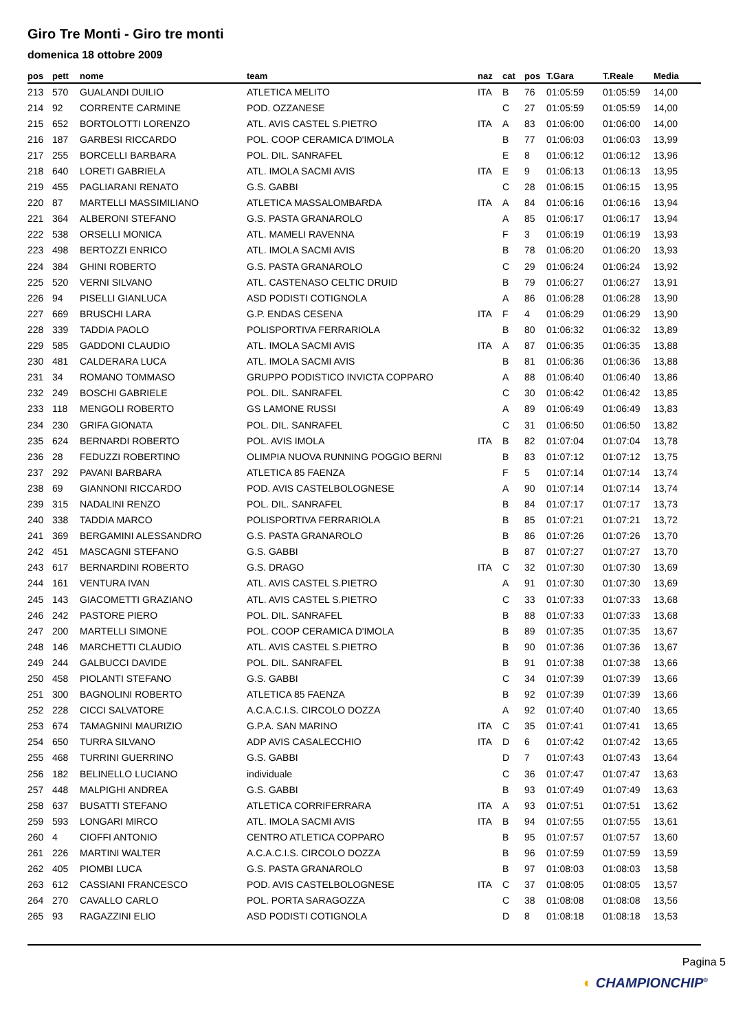Giro Tre Monti - Giro tre monti
domenica 18 ottobre 2009
| pos | pett | nome | team | naz | cat | pos | T.Gara | T.Reale | Media |
| --- | --- | --- | --- | --- | --- | --- | --- | --- | --- |
| 213 | 570 | GUALANDI DUILIO | ATLETICA MELITO | ITA | B | 76 | 01:05:59 | 01:05:59 | 14,00 |
| 214 | 92 | CORRENTE CARMINE | POD. OZZANESE | | C | 27 | 01:05:59 | 01:05:59 | 14,00 |
| 215 | 652 | BORTOLOTTI LORENZO | ATL. AVIS CASTEL S.PIETRO | ITA | A | 83 | 01:06:00 | 01:06:00 | 14,00 |
| 216 | 187 | GARBESI RICCARDO | POL. COOP CERAMICA D'IMOLA | | B | 77 | 01:06:03 | 01:06:03 | 13,99 |
| 217 | 255 | BORCELLI BARBARA | POL. DIL. SANRAFEL | | E | 8 | 01:06:12 | 01:06:12 | 13,96 |
| 218 | 640 | LORETI GABRIELA | ATL. IMOLA SACMI AVIS | ITA | E | 9 | 01:06:13 | 01:06:13 | 13,95 |
| 219 | 455 | PAGLIARANI RENATO | G.S. GABBI | | C | 28 | 01:06:15 | 01:06:15 | 13,95 |
| 220 | 87 | MARTELLI MASSIMILIANO | ATLETICA MASSALOMBARDA | ITA | A | 84 | 01:06:16 | 01:06:16 | 13,94 |
| 221 | 364 | ALBERONI STEFANO | G.S. PASTA GRANAROLO | | A | 85 | 01:06:17 | 01:06:17 | 13,94 |
| 222 | 538 | ORSELLI MONICA | ATL. MAMELI RAVENNA | | F | 3 | 01:06:19 | 01:06:19 | 13,93 |
| 223 | 498 | BERTOZZI ENRICO | ATL. IMOLA SACMI AVIS | | B | 78 | 01:06:20 | 01:06:20 | 13,93 |
| 224 | 384 | GHINI ROBERTO | G.S. PASTA GRANAROLO | | C | 29 | 01:06:24 | 01:06:24 | 13,92 |
| 225 | 520 | VERNI SILVANO | ATL. CASTENASO CELTIC DRUID | | B | 79 | 01:06:27 | 01:06:27 | 13,91 |
| 226 | 94 | PISELLI GIANLUCA | ASD PODISTI COTIGNOLA | | A | 86 | 01:06:28 | 01:06:28 | 13,90 |
| 227 | 669 | BRUSCHI LARA | G.P. ENDAS CESENA | ITA | F | 4 | 01:06:29 | 01:06:29 | 13,90 |
| 228 | 339 | TADDIA PAOLO | POLISPORTIVA FERRARIOLA | | B | 80 | 01:06:32 | 01:06:32 | 13,89 |
| 229 | 585 | GADDONI CLAUDIO | ATL. IMOLA SACMI AVIS | ITA | A | 87 | 01:06:35 | 01:06:35 | 13,88 |
| 230 | 481 | CALDERARA LUCA | ATL. IMOLA SACMI AVIS | | B | 81 | 01:06:36 | 01:06:36 | 13,88 |
| 231 | 34 | ROMANO TOMMASO | GRUPPO PODISTICO INVICTA COPPARO | | A | 88 | 01:06:40 | 01:06:40 | 13,86 |
| 232 | 249 | BOSCHI GABRIELE | POL. DIL. SANRAFEL | | C | 30 | 01:06:42 | 01:06:42 | 13,85 |
| 233 | 118 | MENGOLI ROBERTO | GS LAMONE RUSSI | | A | 89 | 01:06:49 | 01:06:49 | 13,83 |
| 234 | 230 | GRIFA GIONATA | POL. DIL. SANRAFEL | | C | 31 | 01:06:50 | 01:06:50 | 13,82 |
| 235 | 624 | BERNARDI ROBERTO | POL. AVIS IMOLA | ITA | B | 82 | 01:07:04 | 01:07:04 | 13,78 |
| 236 | 28 | FEDUZZI ROBERTINO | OLIMPIA NUOVA RUNNING POGGIO BERNI | | B | 83 | 01:07:12 | 01:07:12 | 13,75 |
| 237 | 292 | PAVANI BARBARA | ATLETICA 85 FAENZA | | F | 5 | 01:07:14 | 01:07:14 | 13,74 |
| 238 | 69 | GIANNONI RICCARDO | POD. AVIS CASTELBOLOGNESE | | A | 90 | 01:07:14 | 01:07:14 | 13,74 |
| 239 | 315 | NADALINI RENZO | POL. DIL. SANRAFEL | | B | 84 | 01:07:17 | 01:07:17 | 13,73 |
| 240 | 338 | TADDIA MARCO | POLISPORTIVA FERRARIOLA | | B | 85 | 01:07:21 | 01:07:21 | 13,72 |
| 241 | 369 | BERGAMINI ALESSANDRO | G.S. PASTA GRANAROLO | | B | 86 | 01:07:26 | 01:07:26 | 13,70 |
| 242 | 451 | MASCAGNI STEFANO | G.S. GABBI | | B | 87 | 01:07:27 | 01:07:27 | 13,70 |
| 243 | 617 | BERNARDINI ROBERTO | G.S. DRAGO | ITA | C | 32 | 01:07:30 | 01:07:30 | 13,69 |
| 244 | 161 | VENTURA IVAN | ATL. AVIS CASTEL S.PIETRO | | A | 91 | 01:07:30 | 01:07:30 | 13,69 |
| 245 | 143 | GIACOMETTI GRAZIANO | ATL. AVIS CASTEL S.PIETRO | | C | 33 | 01:07:33 | 01:07:33 | 13,68 |
| 246 | 242 | PASTORE PIERO | POL. DIL. SANRAFEL | | B | 88 | 01:07:33 | 01:07:33 | 13,68 |
| 247 | 200 | MARTELLI SIMONE | POL. COOP CERAMICA D'IMOLA | | B | 89 | 01:07:35 | 01:07:35 | 13,67 |
| 248 | 146 | MARCHETTI CLAUDIO | ATL. AVIS CASTEL S.PIETRO | | B | 90 | 01:07:36 | 01:07:36 | 13,67 |
| 249 | 244 | GALBUCCI DAVIDE | POL. DIL. SANRAFEL | | B | 91 | 01:07:38 | 01:07:38 | 13,66 |
| 250 | 458 | PIOLANTI STEFANO | G.S. GABBI | | C | 34 | 01:07:39 | 01:07:39 | 13,66 |
| 251 | 300 | BAGNOLINI ROBERTO | ATLETICA 85 FAENZA | | B | 92 | 01:07:39 | 01:07:39 | 13,66 |
| 252 | 228 | CICCI SALVATORE | A.C.A.C.I.S. CIRCOLO DOZZA | | A | 92 | 01:07:40 | 01:07:40 | 13,65 |
| 253 | 674 | TAMAGNINI MAURIZIO | G.P.A. SAN MARINO | ITA | C | 35 | 01:07:41 | 01:07:41 | 13,65 |
| 254 | 650 | TURRA SILVANO | ADP AVIS CASALECCHIO | ITA | D | 6 | 01:07:42 | 01:07:42 | 13,65 |
| 255 | 468 | TURRINI GUERRINO | G.S. GABBI | | D | 7 | 01:07:43 | 01:07:43 | 13,64 |
| 256 | 182 | BELINELLO LUCIANO | individuale | | C | 36 | 01:07:47 | 01:07:47 | 13,63 |
| 257 | 448 | MALPIGHI ANDREA | G.S. GABBI | | B | 93 | 01:07:49 | 01:07:49 | 13,63 |
| 258 | 637 | BUSATTI STEFANO | ATLETICA CORRIFERRARA | ITA | A | 93 | 01:07:51 | 01:07:51 | 13,62 |
| 259 | 593 | LONGARI MIRCO | ATL. IMOLA SACMI AVIS | ITA | B | 94 | 01:07:55 | 01:07:55 | 13,61 |
| 260 | 4 | CIOFFI ANTONIO | CENTRO ATLETICA COPPARO | | B | 95 | 01:07:57 | 01:07:57 | 13,60 |
| 261 | 226 | MARTINI WALTER | A.C.A.C.I.S. CIRCOLO DOZZA | | B | 96 | 01:07:59 | 01:07:59 | 13,59 |
| 262 | 405 | PIOMBI LUCA | G.S. PASTA GRANAROLO | | B | 97 | 01:08:03 | 01:08:03 | 13,58 |
| 263 | 612 | CASSIANI FRANCESCO | POD. AVIS CASTELBOLOGNESE | ITA | C | 37 | 01:08:05 | 01:08:05 | 13,57 |
| 264 | 270 | CAVALLO CARLO | POL. PORTA SARAGOZZA | | C | 38 | 01:08:08 | 01:08:08 | 13,56 |
| 265 | 93 | RAGAZZINI ELIO | ASD PODISTI COTIGNOLA | | D | 8 | 01:08:18 | 01:08:18 | 13,53 |
Pagina 5
◐ CHAMPIONCHIP<sup>®</sup>